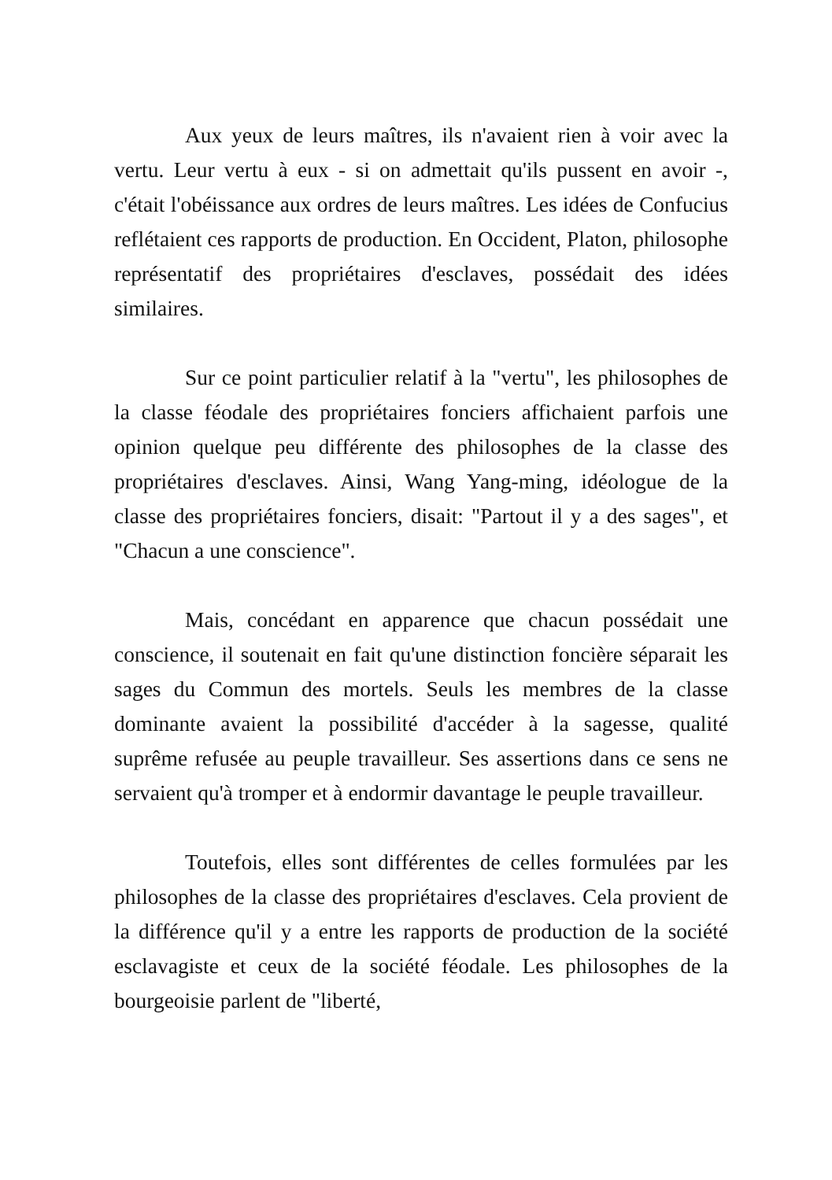Aux yeux de leurs maîtres, ils n'avaient rien à voir avec la vertu. Leur vertu à eux - si on admettait qu'ils pussent en avoir -, c'était l'obéissance aux ordres de leurs maîtres. Les idées de Confucius reflétaient ces rapports de production. En Occident, Platon, philosophe représentatif des propriétaires d'esclaves, possédait des idées similaires.
Sur ce point particulier relatif à la "vertu", les philosophes de la classe féodale des propriétaires fonciers affichaient parfois une opinion quelque peu différente des philosophes de la classe des propriétaires d'esclaves. Ainsi, Wang Yang-ming, idéologue de la classe des propriétaires fonciers, disait: "Partout il y a des sages", et "Chacun a une conscience".
Mais, concédant en apparence que chacun possédait une conscience, il soutenait en fait qu'une distinction foncière séparait les sages du Commun des mortels. Seuls les membres de la classe dominante avaient la possibilité d'accéder à la sagesse, qualité suprême refusée au peuple travailleur. Ses assertions dans ce sens ne servaient qu'à tromper et à endormir davantage le peuple travailleur.
Toutefois, elles sont différentes de celles formulées par les philosophes de la classe des propriétaires d'esclaves. Cela provient de la différence qu'il y a entre les rapports de production de la société esclavagiste et ceux de la société féodale. Les philosophes de la bourgeoisie parlent de "liberté,